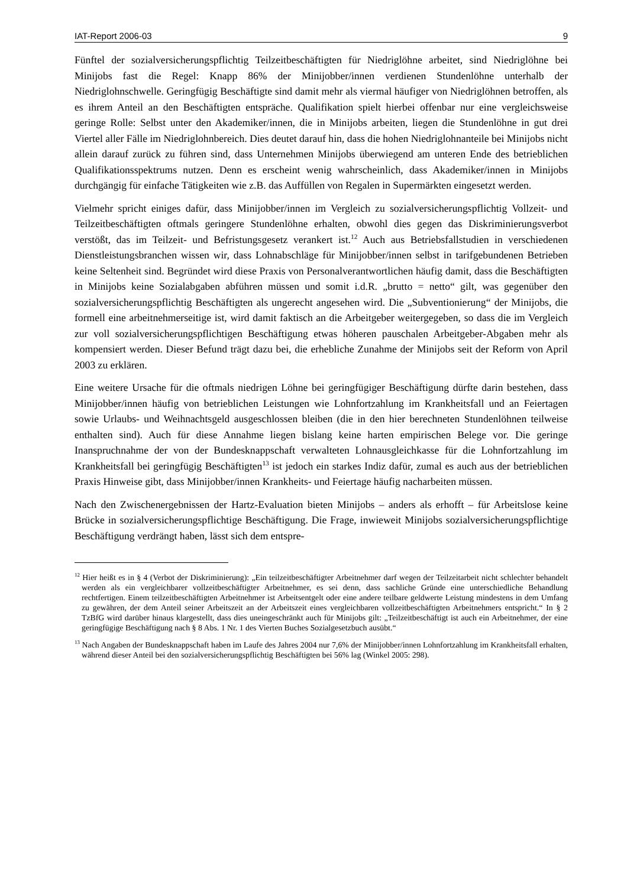IAT-Report 2006-03 9
Fünftel der sozialversicherungspflichtig Teilzeitbeschäftigten für Niedriglöhne arbeitet, sind Niedriglöhne bei Minijobs fast die Regel: Knapp 86% der Minijobber/innen verdienen Stundenlöhne unterhalb der Niedriglohnschwelle. Geringfügig Beschäftigte sind damit mehr als viermal häufiger von Niedriglöhnen betroffen, als es ihrem Anteil an den Beschäftigten entspräche. Qualifikation spielt hierbei offenbar nur eine vergleichsweise geringe Rolle: Selbst unter den Akademiker/innen, die in Minijobs arbeiten, liegen die Stundenlöhne in gut drei Viertel aller Fälle im Niedriglohnbereich. Dies deutet darauf hin, dass die hohen Niedriglohnanteile bei Minijobs nicht allein darauf zurück zu führen sind, dass Unternehmen Minijobs überwiegend am unteren Ende des betrieblichen Qualifikationsspektrums nutzen. Denn es erscheint wenig wahrscheinlich, dass Akademiker/innen in Minijobs durchgängig für einfache Tätigkeiten wie z.B. das Auffüllen von Regalen in Supermärkten eingesetzt werden.
Vielmehr spricht einiges dafür, dass Minijobber/innen im Vergleich zu sozialversicherungspflichtig Vollzeit- und Teilzeitbeschäftigten oftmals geringere Stundenlöhne erhalten, obwohl dies gegen das Diskriminierungsverbot verstößt, das im Teilzeit- und Befristungsgesetz verankert ist.<sup>12</sup> Auch aus Betriebsfallstudien in verschiedenen Dienstleistungsbranchen wissen wir, dass Lohnabschläge für Minijobber/innen selbst in tarifgebundenen Betrieben keine Seltenheit sind. Begründet wird diese Praxis von Personalverantwortlichen häufig damit, dass die Beschäftigten in Minijobs keine Sozialabgaben abführen müssen und somit i.d.R. „brutto = netto“ gilt, was gegenüber den sozialversicherungspflichtig Beschäftigten als ungerecht angesehen wird. Die „Subventionierung“ der Minijobs, die formell eine arbeitnehmerseitige ist, wird damit faktisch an die Arbeitgeber weitergegeben, so dass die im Vergleich zur voll sozialversicherungspflichtigen Beschäftigung etwas höheren pauschalen Arbeitgeber-Abgaben mehr als kompensiert werden. Dieser Befund trägt dazu bei, die erhebliche Zunahme der Minijobs seit der Reform von April 2003 zu erklären.
Eine weitere Ursache für die oftmals niedrigen Löhne bei geringfügiger Beschäftigung dürfte darin bestehen, dass Minijobber/innen häufig von betrieblichen Leistungen wie Lohnfortzahlung im Krankheitsfall und an Feiertagen sowie Urlaubs- und Weihnachtsgeld ausgeschlossen bleiben (die in den hier berechneten Stundenlöhnen teilweise enthalten sind). Auch für diese Annahme liegen bislang keine harten empirischen Belege vor. Die geringe Inanspruchnahme der von der Bundesknappschaft verwalteten Lohnausgleichkasse für die Lohnfortzahlung im Krankheitsfall bei geringfügig Beschäftigten<sup>13</sup> ist jedoch ein starkes Indiz dafür, zumal es auch aus der betrieblichen Praxis Hinweise gibt, dass Minijobber/innen Krankheits- und Feiertage häufig nacharbeiten müssen.
Nach den Zwischenergebnissen der Hartz-Evaluation bieten Minijobs – anders als erhofft – für Arbeitslose keine Brücke in sozialversicherungspflichtige Beschäftigung. Die Frage, inwieweit Minijobs sozialversicherungspflichtige Beschäftigung verdrängt haben, lässt sich dem entspre-
<sup>12</sup> Hier heißt es in § 4 (Verbot der Diskriminierung): „Ein teilzeitbeschäftigter Arbeitnehmer darf wegen der Teilzeitarbeit nicht schlechter behandelt werden als ein vergleichbarer vollzeitbeschäftigter Arbeitnehmer, es sei denn, dass sachliche Gründe eine unterschiedliche Behandlung rechtfertigen. Einem teilzeitbeschäftigten Arbeitnehmer ist Arbeitsentgelt oder eine andere teilbare geldwerte Leistung mindestens in dem Umfang zu gewähren, der dem Anteil seiner Arbeitszeit an der Arbeitszeit eines vergleichbaren vollzeitbeschäftigten Arbeitnehmers entspricht.“ In § 2 TzBfG wird darüber hinaus klargestellt, dass dies uneingeschränkt auch für Minijobs gilt: „Teilzeitbeschäftigt ist auch ein Arbeitnehmer, der eine geringfügige Beschäftigung nach § 8 Abs. 1 Nr. 1 des Vierten Buches Sozialgesetzbuch ausübt.“
<sup>13</sup> Nach Angaben der Bundesknappschaft haben im Laufe des Jahres 2004 nur 7,6% der Minijobber/innen Lohnfortzahlung im Krankheitsfall erhalten, während dieser Anteil bei den sozialversicherungspflichtig Beschäftigten bei 56% lag (Winkel 2005: 298).